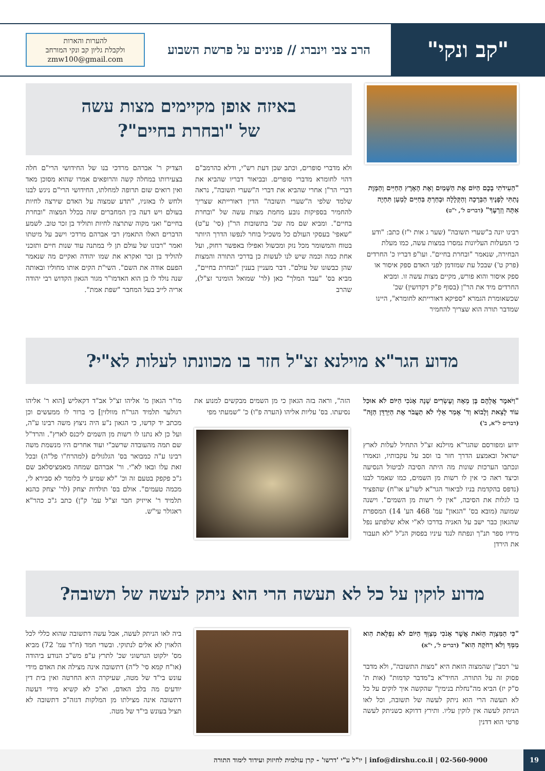"קב ונקי"
הרב צבי וינברג // פנינים על פרשת השבוע
להערות והארות
ולקבלת גליון קב ונקי המורחב
zmw100@gmail.com
"הַעִידֹתִי בָכֶם הַיּוֹם אֶת הַשָּׁמַיִם וְאֶת הָאָרֶץ הַחַיִּים וְהַמָּוֶת נָתַתִּי לְפָנֶיךָ הַבְּרָכָה וְהַקְּלָלָה וּבָחַרְתָּ בַּחַיִּים לְמַעַן תִּחְיֶה אַתָּה וְזַרְעֶךָ" (דברים ל', י"ט)
רבינו יונה ב"שערי תשובה" (שער ג אות י"ז) כתב: "ודע כי המעלות העליונות נמסרו במצות עשה, כמו מעלת הבחירה, שנאמר "ובחרת בחיים". ועו"פ דבריו כ' החרדים (פרק ט') שבכל עת שמזדמן לפני האדם ספק איסור או ספק איסור והוא פורש, מקיים מצות עשה זו. ומביא החרדים מיד את הר"ן (בסוף פ"ק דקדושין) שכ' שכשאומרת הגמרא "ספיקא דאורייתא לחומרא", היינו שמדבר תורה הוא שצריך להחמיר
באיזה אופן מקיימים מצות עשה
של "ובחרת בחיים"?
ולא מדברי סופרים, וכתב שכן דעת רש"י, ודלא כהרמב"ם דהוי לחומרא מדברי סופרים. ובביאור דבריו שהביא את דברי הר"ן אחרי שהביא את דברי ה"שערי תשובה", נראה שלמד שלפי ה"שערי תשובה" הדין דאורייתא שצריך להחמיר בספיקות נובע מחמת מצות עשה של "ובחרת בחיים". ומביא שם מה שכ' בתשובות הר"ן (סי' ע"ט) "שאפי' בעסקי העולם כל משכיל בוחר לנפשו הדרך היותר בטוח והמשומר מכל נזק ומכשול ואפילו באפשר רחוק, ועל אחת כמה וכמה שיש לנו לעשות כן בדרכי התורה והמצות שהן כבשונו של עולם". דבר מעניין בענין "ובחרת בחיים", מביא בס' "עבד המלך" כאן (לר' שמואל הומינר זצ"ל), שהרב
הצדיק ר' אברהם מרדכי בנו של החידושי הרי"ם חלה בצעירותו במחלה קשה והרופאים אמרו שהוא מסוכן מאד ואין רואים שום תרופה למחלתו, החידושי הרי"ם ניגש לבנו ולחש לו באזניו, "תדע שמצוה על האדם שירצה לחיות בעולם ויש דעה בין המחברים שזה בכלל המצוה "ובחרת בחיים" ואני מקוה שתרצה לחיות ותוליד בן זכר טוב. לשמע הדברים האלו התאמץ רבי אברהם מרדכי וישב על מיטתו ואמר "רבונו של עולם תן לי במתנה עוד שנות חיים ותזכני להוליד בן זכר ואקרא את שמו יהודה ואקיים מה שנאמר הפעם אודה את השם". השי"ת הקים אותו מחוליו ובאותה שנה נולד לו בן הוא האדמו"ר מגור הגאון הקדוש רבי יהודה אריה לייב בעל המחבר "שפת אמת".
מדוע הגר"א מוילנא זצ"ל חזר בו מכוונתו לעלות לא"י?
"וַיֹּאמֶר אֲלֵהֶם בֶּן מֵאָה וְעֶשְׂרִים שָׁנָה אָנֹכִי הַיּוֹם לֹא אוּכַל עוֹד לָצֵאת וְלָבוֹא וַד' אָמַר אֵלַי לֹא תַעֲבֹר אֶת הַיַּרְדֵּן הַזֶּה" (דברים ל"א, ב')
ידוע ומפורסם שהגר"א מוילנא זצ"ל התחיל לעלות לארץ ישראל ובאמצע הדרך חזר בו וסב על עקבותיו, ונאמרו ונכתבו הערכות שונות מה היתה הסיבה לביטול הנסיעה וכיצד ראה כי אין לו רשות מן השמים, כמו שאמר לבנו (נדפס בהקדמת בניו לביאור הגר"א לשו"ע או"ח) שהפציר בו לגלות את הסיבה, "אין לי רשות מן השמים". וישנה שמועה (מובא בס' "הגאון" עמ' 468 הע' 14) המספרת שהגאון כבר ישב על האניה בדרכו לא"י אלא שלפתע נפל מידיו ספר תנ"ך ונפתח לנגד עיניו בפסוק הנ"ל "לא תעבור את הירדן
הזה", וראה בזה הגאון כי מן השמים מבקשים למנוע את נסיעתו. בס' עליות אליהו (הערה פ"ו) כ' "שמעתי מפי
מו"ר הגאון מ' אליהו זצ"ל אב"ד דקאליש [הוא ר' אליהו רגולער תלמיד הגר"ח מוולזין] כי ברור לו ממעשים וכן מכתב יד קדשו, כי הגאון נ"ע היה ניצוץ משה רבינו ע"ה, ועל כן לא נתנו לו רשות מן השמים ליכנס לארץ". והרד"ל שם תמה מהעובדה שרשב"י ועוד אחרים היו מנשמת משה רבינו ע"ה כמבואר בס' הגלגולים (למהרח"ו פל"ה) ובכל זאת עלו ובאו לא"י. ור' אברהם שמחה מאמציסלאב שם ג"כ פקפק בטעם זה וכ' "לא שמיע לי כלומר לא סבירא לי, מכמה טעמים". אולם בס' תולדות יצחק (לר' יצחק כהנא תלמיד ר' אייזיק חבר זצ"ל עמ' ק"ן) כתב ג"כ כהר"א ראגולר עי"ש.
מדוע לוקין על כל לא תעשה הרי הוא ניתק לעשה של תשובה?
"כִּי הַמִּצְוָה הַזֹּאת אֲשֶׁר אָנֹכִי מְצַוְּךָ הַיּוֹם לֹא נִפְלֵאת הִוא מִמְּךָ וְלֹא רְחֹקָה הִוא" (דברים ל', י"א)
עי' רמב"ן שהמצוה הזאת היא "מצות התשובה", ולא מדבר פסוק זה על התורה. החיד"א ב"מדבר קדמות" (אות ת' ס"ק יז) הביא מה"נחלת בנימין" שהקשה איך לוקים על כל לא תעשה הרי הוא ניתק לעשה של תשובה, וכל לאו הניתק לעשה אין לוקין עליו. ותירץ דדוקא כשניתק לעשה פרטי הוא דדנין
ביה לאו הניתק לעשה, אבל עשה דתשובה שהוא כללי לכל הלאוין לא אלים לנתוקי. ובשדי חמד (ח"ד עמ' 72) מביא מס' ילקוט הגרשוני שכ' לתרץ ע"פ מש"כ הנודע ביהודה (או"ח קמא סי' ל"ה) דתשובה אינה מצילה את האדם מידי עונש בי"ד של מטה, שעיקרה היא החרטה ואין בית דין יודעים מה בלב האדם, וא"כ לא קשיא מידי דעשה דתשובה אינה מצילתו מן המלקות דגזה"כ דתשובה לא תציל בעונש בי"ד של מטה.
19
info@dirshu.co.il | 02-560-9000 | יו"ל ע"י 'דרשו' - קרן עולמית לחיזוק ועידוד לימוד התורה